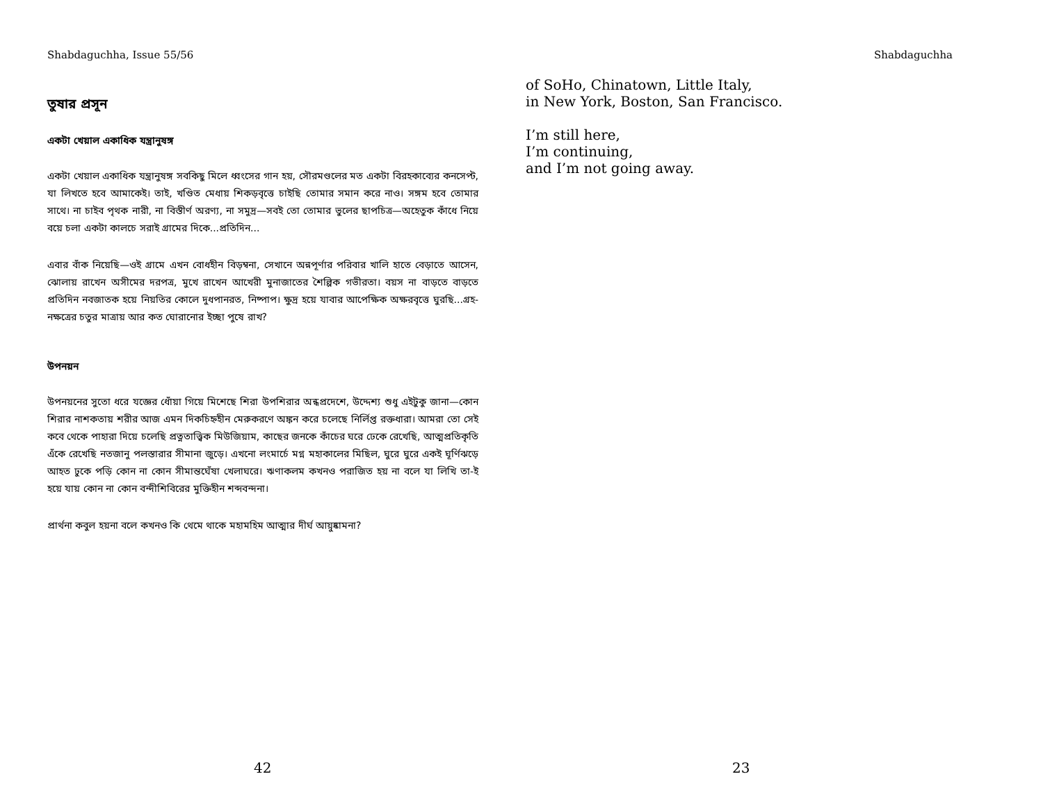Shabdaguchha, Issue 55/56
তুষার প্রসূন
একটা খেয়াল একাধিক যন্ত্রানুষঙ্গ
একটা খেয়াল একাধিক যন্ত্রানুষঙ্গ সবকিছু মিলে ধ্বংসের গান হয়, সৌরমণ্ডলের মত একটা বিরহকাব্যের কনসেপ্ট, যা লিখতে হবে আমাকেই। তাই, খণ্ডিত মেধায় শিকড়বৃত্তে চাইছি তোমার সমান করে নাও। সঙ্গম হবে তোমার সাথে। না চাইব পৃথক নারী, না বিস্তীর্ণ অরণ্য, না সমুদ্র—সবই তো তোমার ভুলের ছাপচিত্র—অহেতুক কাঁধে নিয়ে বয়ে চলা একটা কালচে সরাই গ্রামের দিকে...প্রতিদিন...
এবার বাঁক নিয়েছি—ওই গ্রামে এখন বোধহীন বিড়ম্বনা, সেখানে অন্নপূর্ণার পরিবার খালি হাতে বেড়াতে আসেন, ঝোলায় রাখেন অসীমের দরপত্র, মুখে রাখেন আখেরী মুনাজাতের শৈল্পিক গভীরতা। বয়স না বাড়তে বাড়তে প্রতিদিন নবজাতক হয়ে নিয়তির কোলে দুধপানরত, নিষ্পাপ। ক্ষুদ্র হয়ে যাবার আপেক্ষিক অক্ষরবৃত্তে ঘুরছি...গ্রহ-নক্ষত্রের চতুর মাত্রায় আর কত ঘোরানোর ইচ্ছা পুষে রাখ?
উপনয়ন
উপনয়নের সুতো ধরে যজ্ঞের ধোঁয়া গিয়ে মিশেছে শিরা উপশিরার অন্ধপ্রদেশে, উদ্দেশ্য শুধু এইটুকু জানা—কোন শিরার নাশকতায় শরীর আজ এমন দিকচিহ্নহীন মেরুকরণে অঙ্কন করে চলেছে নির্লিপ্ত রক্তধারা। আমরা তো সেই কবে থেকে পাহারা দিয়ে চলেছি প্রত্নতাত্ত্বিক মিউজিয়াম, কাছের জনকে কাঁচের ঘরে ঢেকে রেখেছি, আত্মপ্রতিকৃতি এঁকে রেখেছি নতজানু পলস্তারার সীমানা জুড়ে। এখনো লংমার্চে মগ্ন মহাকালের মিছিল, ঘুরে ঘুরে একই ঘূর্ণিঝড়ে আহত ঢুকে পড়ি কোন না কোন সীমান্তঘেঁষা খেলাঘরে। ঋণাকলম কখনও পরাজিত হয় না বলে যা লিখি তা-ই হয়ে যায় কোন না কোন বন্দীশিবিরের মুক্তিহীন শব্দবন্দনা।
প্রার্থনা কবুল হয়না বলে কখনও কি থেমে থাকে মহামহিম আত্মার দীর্ঘ আয়ুষ্কামনা?
42
Shabdaguchha
of SoHo, Chinatown, Little Italy,
in New York, Boston, San Francisco.
I’m still here,
I’m continuing,
and I’m not going away.
23